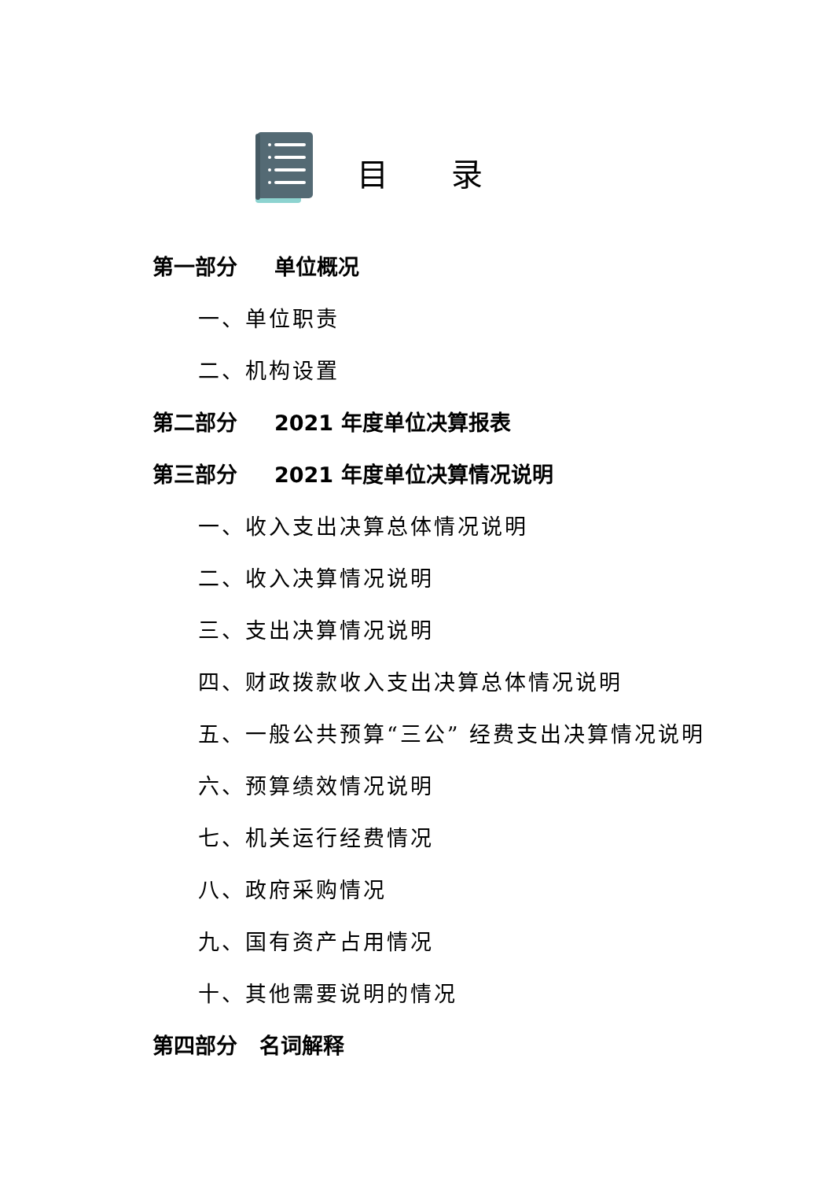目录
第一部分 单位概况
一、单位职责
二、机构设置
第二部分 2021 年度单位决算报表
第三部分 2021 年度单位决算情况说明
一、收入支出决算总体情况说明
二、收入决算情况说明
三、支出决算情况说明
四、财政拨款收入支出决算总体情况说明
五、一般公共预算“三公” 经费支出决算情况说明
六、预算绩效情况说明
七、机关运行经费情况
八、政府采购情况
九、国有资产占用情况
十、其他需要说明的情况
第四部分 名词解释